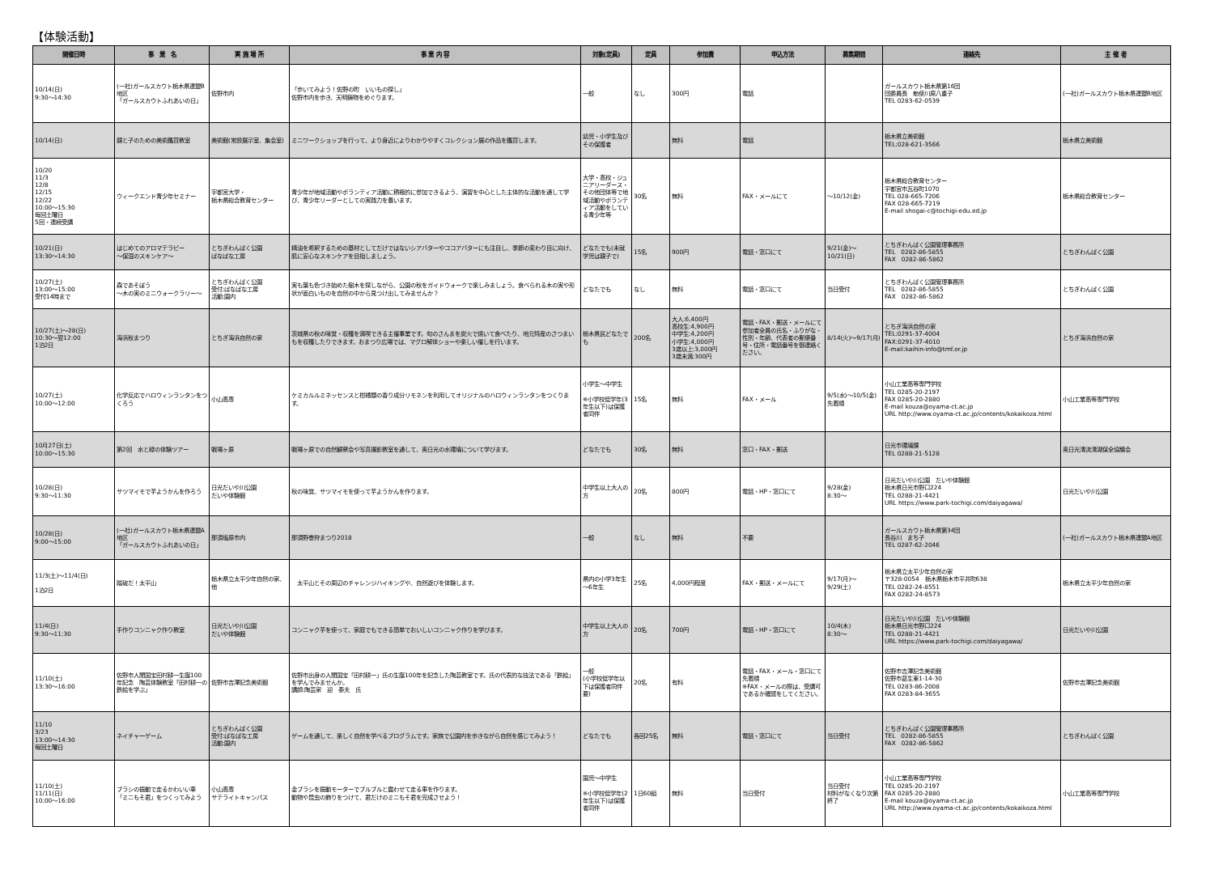【体験活動】
| 開催日時 | 事 業 名 | 実 施 場 所 | 事 業 内 容 | 対象(定員) | 定員 | 参加費 | 申込方法 | 募集期間 | 連絡先 | 主 催 者 |
| --- | --- | --- | --- | --- | --- | --- | --- | --- | --- | --- |
| 10/14(日) 9:30～14:30 | (一社)ガールスカウト栃木県連盟B地区 「ガールスカウトふれあいの日」 | 佐野市内 | 「歩いてみよう！佐野の町 いいもの探し」 佐野市内を歩き、天明鋳物をめぐります。 | 一般 | なし | 300円 | 電話 | | ガールスカウト栃木県第16団 団委員長 勅使川原八重子 TEL 0283-62-0539 | (一社)ガールスカウト栃木県連盟B地区 |
| 10/14(日) | 親と子のための美術鑑賞教室 | 美術館(常設展示室、集会室) | ミニワークショップを行って、より身近によりわかりやすくコレクション展の作品を鑑賞します。 | 幼児・小学生及びその保護者 | | 無料 | 電話 | | 栃木県立美術館 TEL:028-621-3566 | 栃木県立美術館 |
| 10/20 11/3 12/8 12/15 12/22 10:00～15:30 毎回土曜日 5回・連続受講 | ウィークエンド青少年セミナー | 宇都宮大学・ 栃木県総合教育センター | 青少年が地域活動やボランティア活動に積極的に参加できるよう、演習を中心とした主体的な活動を通して学び、青少年リーダーとしての実践力を養います。 | 大学・高校・ジュニアリーダース・その他団体等で地域活動やボランティア活動をしている青少年等 | 30名 | 無料 | FAX・メールにて | ～10/12(金) | 栃木県総合教育センター 宇都宮市瓦谷町1070 TEL 028-665-7206 FAX 028-665-7219 E-mail shogai-c@tochigi-edu.ed.jp | 栃木県総合教育センター |
| 10/21(日) 13:30～14:30 | はじめてのアロマテラピー ～保湿のスキンケア～ | とちぎわんぱく公園 ぱなぱな工房 | 精油を希釈するための基材としてだけではないシアバターやココアバターにも注目し、季節の変わり目に向け、肌に安心なスキンケアを目指しましょう。 | どなたでも(未就学児は親子で) | 15名 | 900円 | 電話・窓口にて | 9/21(金)～ 10/21(日) | とちぎわんぱく公園管理事務所 TEL 0282-86-5855 FAX 0282-86-5862 | とちぎわんぱく公園 |
| 10/27(土) 13:00～15:00 受付14時まで | 森であそぼう ～木の実のミニウォークラリー～ | とちぎわんぱく公園 受付:ぱなぱな工房 活動:園内 | 実も葉も色づき始めた樹木を探しながら、公園の秋をガイドウォークで楽しみましょう。食べられる木の実や形状が面白いものを自然の中から見つけ出してみませんか？ | どなたでも | なし | 無料 | 電話・窓口にて | 当日受付 | とちぎわんぱく公園管理事務所 TEL 0282-86-5855 FAX 0282-86-5862 | とちぎわんぱく公園 |
| 10/27(土)～28(日) 10:30～翌12:00 1泊2日 | 海浜秋まつり | とちぎ海浜自然の家 | 茨城県の秋の味覚・収穫を満喫できる主催事業です。旬のさんまを炭火で焼いて食べたり、地元特産のさつまいもを収穫したりできます。おまつり広場では、マグロ解体ショーや楽しい催しを行います。 | 栃木県民どなたでも | 200名 | 大人:6,400円 高校生:4,900円 中学生:4,200円 小学生:4,000円 3歳以上:3,000円 3歳未満:300円 | 電話・FAX・郵送・メールにて 参加者全員の氏名・ふりがな・性別・年齢、代表者の郵便番号・住所・電話番号を御連絡ください。 | 8/14(火)～9/17(月) | とちぎ海浜自然の家 TEL:0291-37-4004 FAX:0291-37-4010 E-mail:kaihin-info@tmf.or.jp | とちぎ海浜自然の家 |
| 10/27(土) 10:00～12:00 | 化学反応でハロウィンランタンをつくろう | 小山高専 | ケミカルルミネッセンスと柑橘類の香り成分リモネンを利用してオリジナルのハロウィンランタンをつくります。 | 小学生～中学生 ※小学校低学年(3年生以下)は保護者同伴 | 15名 | 無料 | FAX・メール | 9/5(水)～10/5(金) 先着順 | 小山工業高等専門学校 TEL 0285-20-2197 FAX 0285-20-2880 E-mail kouza@oyama-ct.ac.jp URL http://www.oyama-ct.ac.jp/contents/kokaikoza.html | 小山工業高等専門学校 |
| 10月27日(土) 10:00～15:30 | 第2回 水と緑の体験ツアー | 戦場ヶ原 | 戦場ヶ原での自然観察会や写真撮影教室を通して、奥日光の水環境について学びます。 | どなたでも | 30名 | 無料 | 窓口・FAX・郵送 | | 日光市環境課 TEL 0288-21-5128 | 奥日光清流清湖保全協議会 |
| 10/28(日) 9:30～11:30 | サツマイモで芋ようかんを作ろう | 日光だいや川公園 だいや体験館 | 秋の味覚、サツマイモを使って芋ようかんを作ります。 | 中学生以上大人の方 | 20名 | 800円 | 電話・HP・窓口にて | 9/28(金) 8:30～ | 日光だいや川公園 だいや体験館 栃木県日光市野口224 TEL 0288-21-4421 URL https://www.park-tochigi.com/daiyagawa/ | 日光だいや川公園 |
| 10/28(日) 9:00～15:00 | (一社)ガールスカウト栃木県連盟A地区 「ガールスカウトふれあいの日」 | 那須塩原市内 | 那須野巻狩まつり2018 | 一般 | なし | 無料 | 不要 | | ガールスカウト栃木県第34団 長谷川 まち子 TEL 0287-62-2046 | (一社)ガールスカウト栃木県連盟A地区 |
| 11/3(土)～11/4(日) 1泊2日 | 踏破だ！太平山 | 栃木県立太平少年自然の家、他 | 太平山とその周辺のチャレンジハイキングや、自然遊びを体験します。 | 県内の小学3年生～6年生 | 25名 | 4,000円程度 | FAX・郵送・メールにて | 9/17(月)～ 9/29(土) | 栃木県立太平少年自然の家 〒328-0054 栃木県栃木市平井町638 TEL 0282-24-8551 FAX 0282-24-8573 | 栃木県立太平少年自然の家 |
| 11/4(日) 9:30～11:30 | 手作りコンニャク作り教室 | 日光だいや川公園 だいや体験館 | コンニャク芋を使って、家庭でもできる簡単でおいしいコンニャク作りを学びます。 | 中学生以上大人の方 | 20名 | 700円 | 電話・HP・窓口にて | 10/4(木) 8:30～ | 日光だいや川公園 だいや体験館 栃木県日光市野口224 TEL 0288-21-4421 URL https://www.park-tochigi.com/daiyagawa/ | 日光だいや川公園 |
| 11/10(土) 13:30～16:00 | 佐野市人間国宝田村耕一生誕100年記念 陶芸体験教室「田村耕一の鉄絵を学ぶ」 | 佐野市吉澤記念美術館 | 佐野市出身の人間国宝「田村耕一」氏の生誕100年を記念した陶芸教室です。氏の代表的な技法である「鉄絵」を学んでみませんか。 講師:陶芸家 迎 泰夫 氏 | 一般 (小学校低学年以下は保護者同伴要) | 20名 | 有料 | 電話・FAX・メール・窓口にて 先着順 ※FAX・メールの際は、受講可であるか確認をしてください。 | | 佐野市吉澤記念美術館 佐野市葛生東1-14-30 TEL 0283-86-2008 FAX 0283-84-3655 | 佐野市吉澤記念美術館 |
| 11/10 3/23 13:00～14:30 毎回土曜日 | ネイチャーゲーム | とちぎわんぱく公園 受付:ぱなぱな工房 活動:園内 | ゲームを通して、楽しく自然を学べるプログラムです。家族で公園内を歩きながら自然を感じてみよう！ | どなたでも | 各回25名 | 無料 | 電話・窓口にて | 当日受付 | とちぎわんぱく公園管理事務所 TEL 0282-86-5855 FAX 0282-86-5862 | とちぎわんぱく公園 |
| 11/10(土) 11/11(日) 10:00～16:00 | ブラシの振動で走るかわいい車 「ミニもそ君」をつくってみよう | 小山高専 サテライトキャンパス | 金ブラシを振動モーターでブルブルと震わせて走る車を作ります。 動物や昆虫の飾りをつけて、君だけのミニもそ君を完成させよう！ | 園児～中学生 ※小学校低学年(2年生以下)は保護者同伴 | 1日60組 | 無料 | 当日受付 | 当日受付 材料がなくなり次第終了 | 小山工業高等専門学校 TEL 0285-20-2197 FAX 0285-20-2880 E-mail kouza@oyama-ct.ac.jp URL http://www.oyama-ct.ac.jp/contents/kokaikoza.html | 小山工業高等専門学校 |